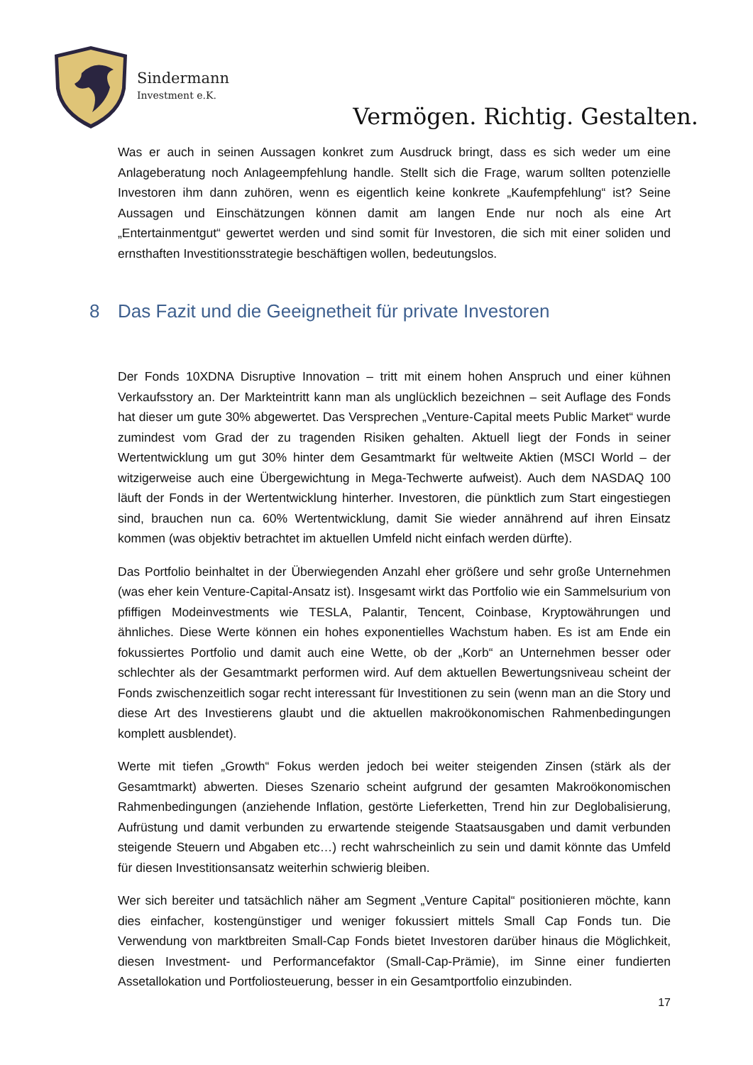Sindermann
Investment e.K.
Vermögen. Richtig. Gestalten.
Was er auch in seinen Aussagen konkret zum Ausdruck bringt, dass es sich weder um eine Anlageberatung noch Anlageempfehlung handle. Stellt sich die Frage, warum sollten potenzielle Investoren ihm dann zuhören, wenn es eigentlich keine konkrete „Kaufempfehlung“ ist? Seine Aussagen und Einschätzungen können damit am langen Ende nur noch als eine Art „Entertainmentgut“ gewertet werden und sind somit für Investoren, die sich mit einer soliden und ernsthaften Investitionsstrategie beschäftigen wollen, bedeutungslos.
8 Das Fazit und die Geeignetheit für private Investoren
Der Fonds 10XDNA Disruptive Innovation – tritt mit einem hohen Anspruch und einer kühnen Verkaufsstory an. Der Markteintritt kann man als unglücklich bezeichnen – seit Auflage des Fonds hat dieser um gute 30% abgewertet. Das Versprechen „Venture-Capital meets Public Market“ wurde zumindest vom Grad der zu tragenden Risiken gehalten. Aktuell liegt der Fonds in seiner Wertentwicklung um gut 30% hinter dem Gesamtmarkt für weltweite Aktien (MSCI World – der witzigerweise auch eine Übergewichtung in Mega-Techwerte aufweist). Auch dem NASDAQ 100 läuft der Fonds in der Wertentwicklung hinterher. Investoren, die pünktlich zum Start eingestiegen sind, brauchen nun ca. 60% Wertentwicklung, damit Sie wieder annährend auf ihren Einsatz kommen (was objektiv betrachtet im aktuellen Umfeld nicht einfach werden dürfte).
Das Portfolio beinhaltet in der Überwiegenden Anzahl eher größere und sehr große Unternehmen (was eher kein Venture-Capital-Ansatz ist). Insgesamt wirkt das Portfolio wie ein Sammelsurium von pfiffigen Modeinvestments wie TESLA, Palantir, Tencent, Coinbase, Kryptowährungen und ähnliches. Diese Werte können ein hohes exponentielles Wachstum haben. Es ist am Ende ein fokussiertes Portfolio und damit auch eine Wette, ob der „Korb“ an Unternehmen besser oder schlechter als der Gesamtmarkt performen wird. Auf dem aktuellen Bewertungsniveau scheint der Fonds zwischenzeitlich sogar recht interessant für Investitionen zu sein (wenn man an die Story und diese Art des Investierens glaubt und die aktuellen makroökonomischen Rahmenbedingungen komplett ausblendet).
Werte mit tiefen „Growth“ Fokus werden jedoch bei weiter steigenden Zinsen (stärk als der Gesamtmarkt) abwerten. Dieses Szenario scheint aufgrund der gesamten Makroökonomischen Rahmenbedingungen (anziehende Inflation, gestörte Lieferketten, Trend hin zur Deglobalisierung, Aufrüstung und damit verbunden zu erwartende steigende Staatsausgaben und damit verbunden steigende Steuern und Abgaben etc…) recht wahrscheinlich zu sein und damit könnte das Umfeld für diesen Investitionsansatz weiterhin schwierig bleiben.
Wer sich bereiter und tatsächlich näher am Segment „Venture Capital“ positionieren möchte, kann dies einfacher, kostengünstiger und weniger fokussiert mittels Small Cap Fonds tun. Die Verwendung von marktbreiten Small-Cap Fonds bietet Investoren darüber hinaus die Möglichkeit, diesen Investment- und Performancefaktor (Small-Cap-Prämie), im Sinne einer fundierten Assetallokation und Portfoliosteuerung, besser in ein Gesamtportfolio einzubinden.
17